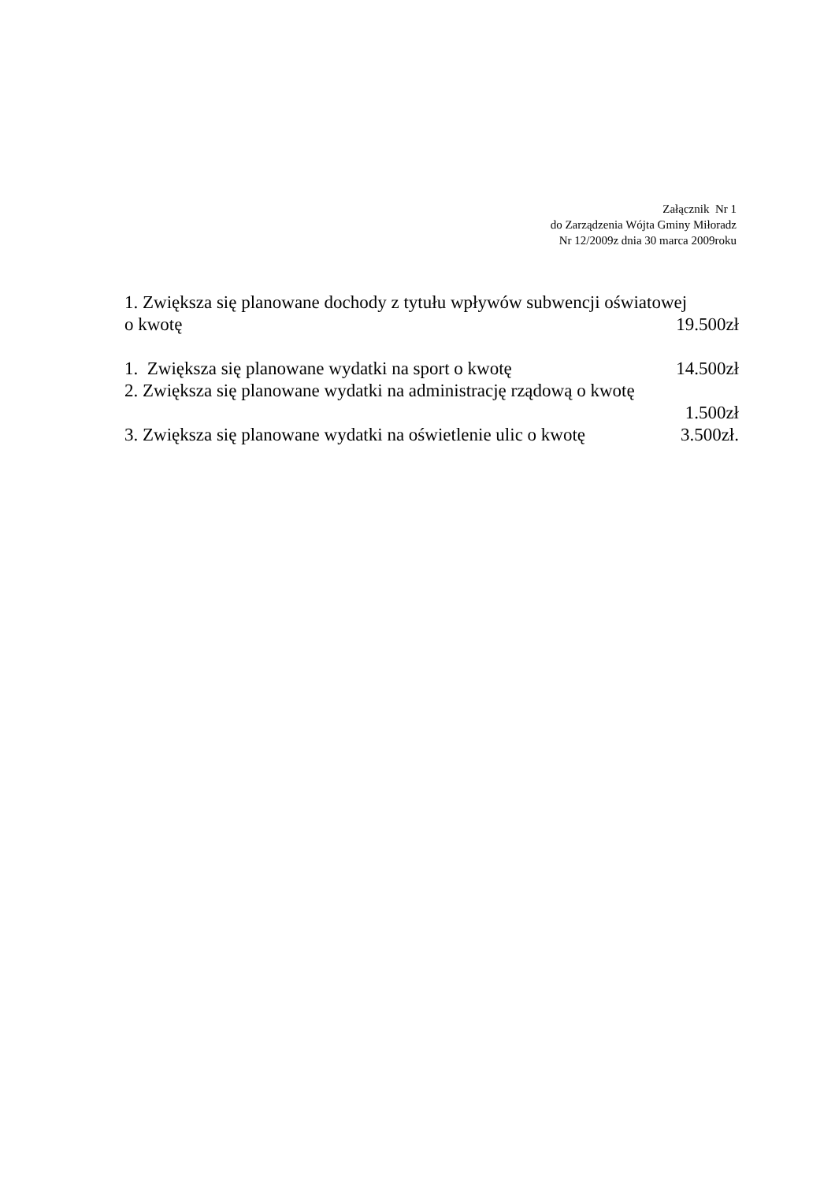Załącznik Nr 1
do Zarządzenia Wójta Gminy Miłoradz
Nr 12/2009z dnia 30 marca 2009roku
1. Zwiększa się planowane dochody z tytułu wpływów subwencji oświatowej
o kwotę 19.500zł
1. Zwiększa się planowane wydatki na sport o kwotę 14.500zł
2. Zwiększa się planowane wydatki na administrację rządową o kwotę
1.500zł
3. Zwiększa się planowane wydatki na oświetlenie ulic o kwotę 3.500zł.